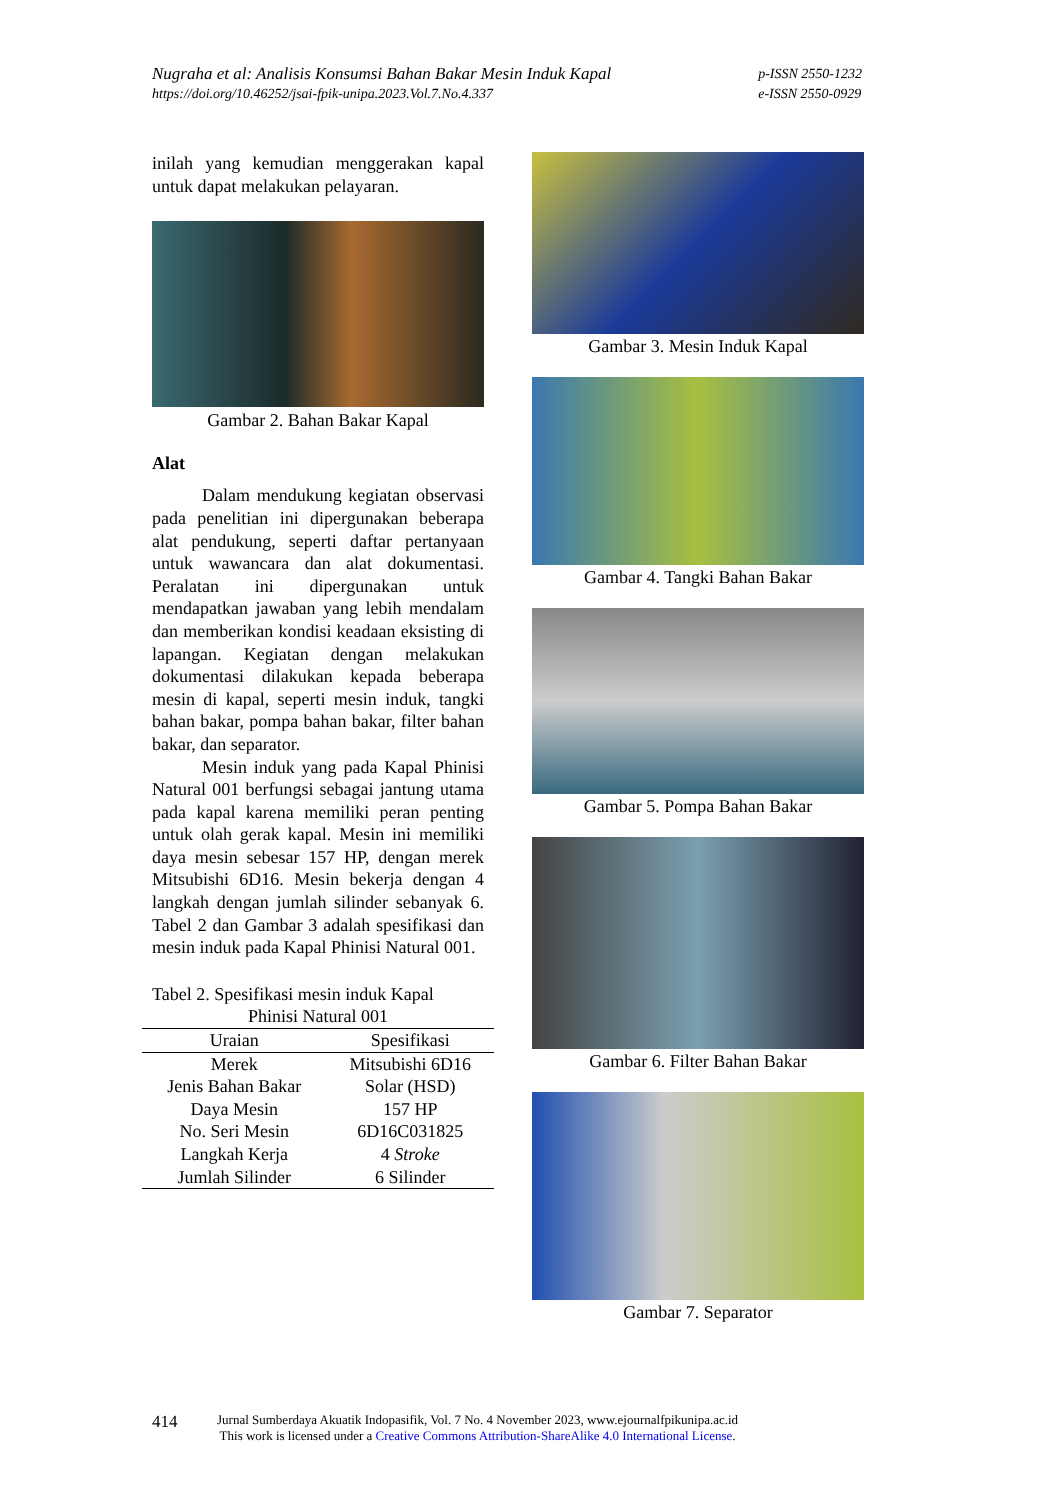Nugraha et al: Analisis Konsumsi Bahan Bakar Mesin Induk Kapal
https://doi.org/10.46252/jsai-fpik-unipa.2023.Vol.7.No.4.337
p-ISSN 2550-1232
e-ISSN 2550-0929
inilah yang kemudian menggerakan kapal untuk dapat melakukan pelayaran.
Gambar 2. Bahan Bakar Kapal
Alat
Dalam mendukung kegiatan observasi pada penelitian ini dipergunakan beberapa alat pendukung, seperti daftar pertanyaan untuk wawancara dan alat dokumentasi. Peralatan ini dipergunakan untuk mendapatkan jawaban yang lebih mendalam dan memberikan kondisi keadaan eksisting di lapangan. Kegiatan dengan melakukan dokumentasi dilakukan kepada beberapa mesin di kapal, seperti mesin induk, tangki bahan bakar, pompa bahan bakar, filter bahan bakar, dan separator.
Mesin induk yang pada Kapal Phinisi Natural 001 berfungsi sebagai jantung utama pada kapal karena memiliki peran penting untuk olah gerak kapal. Mesin ini memiliki daya mesin sebesar 157 HP, dengan merek Mitsubishi 6D16. Mesin bekerja dengan 4 langkah dengan jumlah silinder sebanyak 6. Tabel 2 dan Gambar 3 adalah spesifikasi dan mesin induk pada Kapal Phinisi Natural 001.
Tabel 2. Spesifikasi mesin induk Kapal
Phinisi Natural 001
| Uraian | Spesifikasi |
| --- | --- |
| Merek | Mitsubishi 6D16 |
| Jenis Bahan Bakar | Solar (HSD) |
| Daya Mesin | 157 HP |
| No. Seri Mesin | 6D16C031825 |
| Langkah Kerja | 4 Stroke |
| Jumlah Silinder | 6 Silinder |
Gambar 3. Mesin Induk Kapal
Gambar 4. Tangki Bahan Bakar
Gambar 5. Pompa Bahan Bakar
Gambar 6. Filter Bahan Bakar
Gambar 7. Separator
414
Jurnal Sumberdaya Akuatik Indopasifik, Vol. 7 No. 4 November 2023, www.ejournalfpikunipa.ac.id
This work is licensed under a Creative Commons Attribution-ShareAlike 4.0 International License.